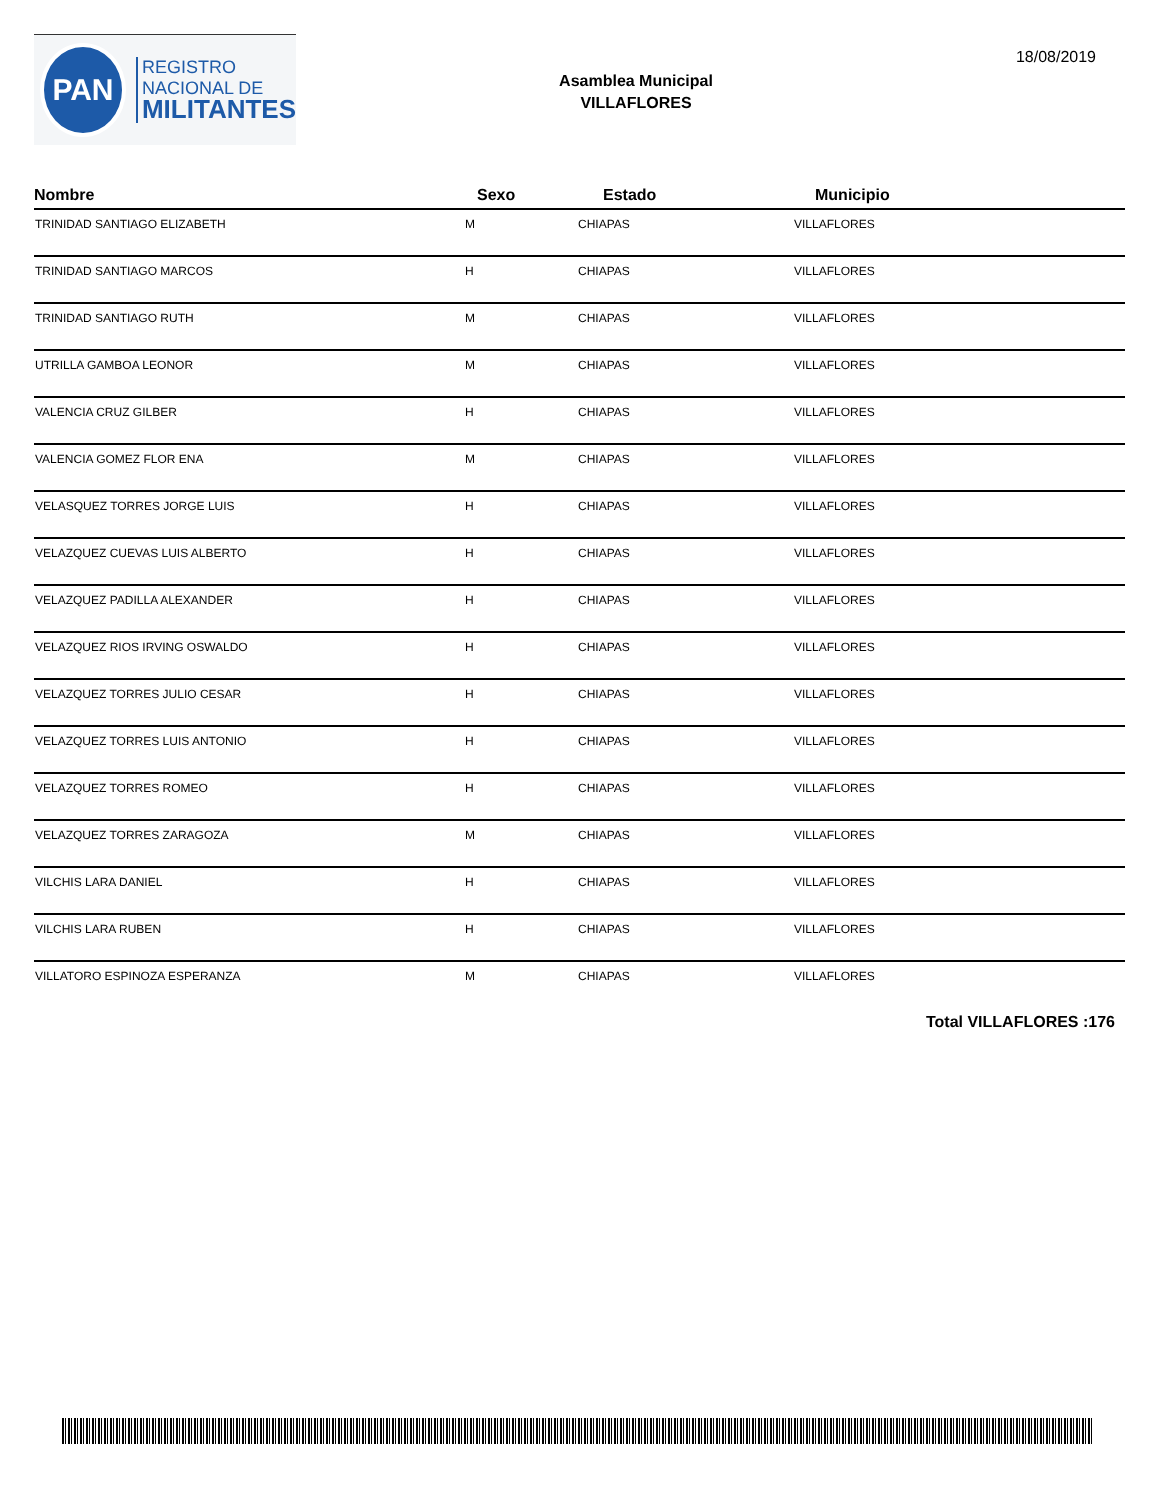PAN
REGISTRO
NACIONAL DE
MILITANTES
Asamblea Municipal
VILLAFLORES
18/08/2019
| Nombre | Sexo | Estado | Municipio |
| --- | --- | --- | --- |
| TRINIDAD SANTIAGO ELIZABETH | M | CHIAPAS | VILLAFLORES |
| TRINIDAD SANTIAGO MARCOS | H | CHIAPAS | VILLAFLORES |
| TRINIDAD SANTIAGO RUTH | M | CHIAPAS | VILLAFLORES |
| UTRILLA GAMBOA LEONOR | M | CHIAPAS | VILLAFLORES |
| VALENCIA CRUZ GILBER | H | CHIAPAS | VILLAFLORES |
| VALENCIA GOMEZ FLOR ENA | M | CHIAPAS | VILLAFLORES |
| VELASQUEZ TORRES JORGE LUIS | H | CHIAPAS | VILLAFLORES |
| VELAZQUEZ CUEVAS LUIS ALBERTO | H | CHIAPAS | VILLAFLORES |
| VELAZQUEZ PADILLA ALEXANDER | H | CHIAPAS | VILLAFLORES |
| VELAZQUEZ RIOS IRVING OSWALDO | H | CHIAPAS | VILLAFLORES |
| VELAZQUEZ TORRES JULIO CESAR | H | CHIAPAS | VILLAFLORES |
| VELAZQUEZ TORRES LUIS ANTONIO | H | CHIAPAS | VILLAFLORES |
| VELAZQUEZ TORRES ROMEO | H | CHIAPAS | VILLAFLORES |
| VELAZQUEZ TORRES ZARAGOZA | M | CHIAPAS | VILLAFLORES |
| VILCHIS LARA DANIEL | H | CHIAPAS | VILLAFLORES |
| VILCHIS LARA RUBEN | H | CHIAPAS | VILLAFLORES |
| VILLATORO ESPINOZA ESPERANZA | M | CHIAPAS | VILLAFLORES |
Total VILLAFLORES :176